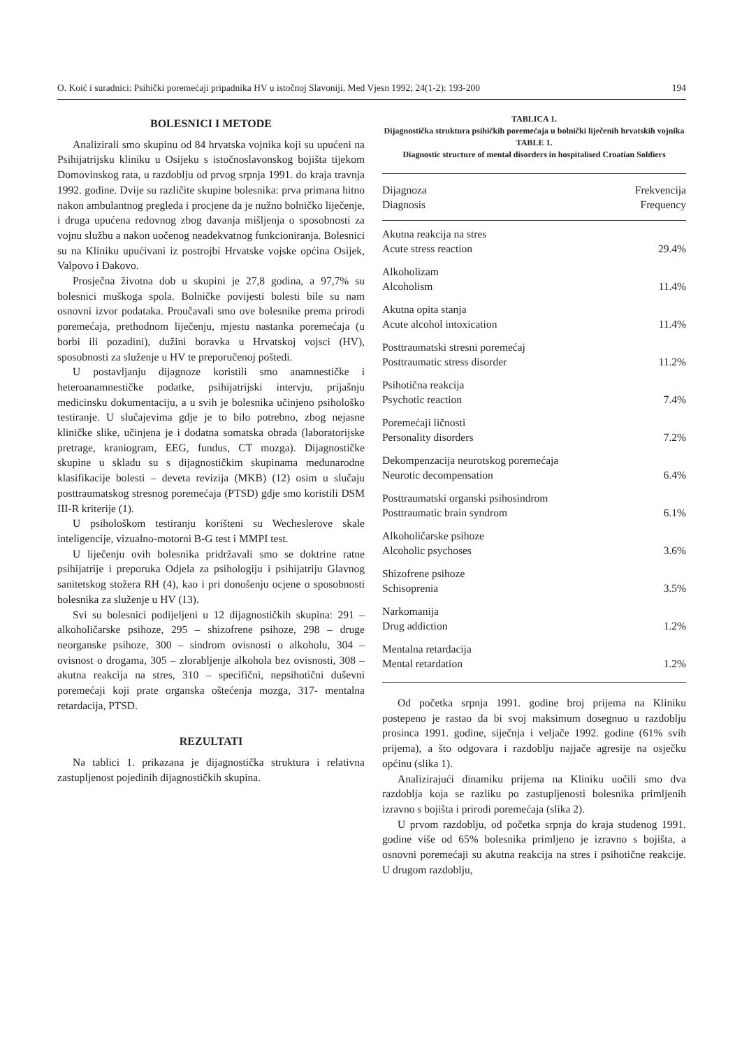O. Koić i suradnici: Psihički poremećaji pripadnika HV u istočnoj Slavoniji. Med Vjesn 1992; 24(1-2): 193-200 194
BOLESNICI I METODE
Analizirali smo skupinu od 84 hrvatska vojnika koji su upućeni na Psihijatrijsku kliniku u Osijeku s istočnoslavonskog bojišta tijekom Domovinskog rata, u razdoblju od prvog srpnja 1991. do kraja travnja 1992. godine. Dvije su različite skupine bolesnika: prva primana hitno nakon ambulantnog pregleda i procjene da je nužno bolničko liječenje, i druga upućena redovnog zbog davanja mišljenja o sposobnosti za vojnu službu a nakon uočenog neadekvatnog funkcioniranja. Bolesnici su na Kliniku upućivani iz postrojbi Hrvatske vojske općina Osijek, Valpovo i Đakovo.
Prosječna životna dob u skupini je 27,8 godina, a 97,7% su bolesnici muškoga spola. Bolničke povijesti bolesti bile su nam osnovni izvor podataka. Proučavali smo ove bolesnike prema prirodi poremećaja, prethodnom liječenju, mjestu nastanka poremećaja (u borbi ili pozadini), dužini boravka u Hrvatskoj vojsci (HV), sposobnosti za služenje u HV te preporučenoj poštedi.
U postavljanju dijagnoze koristili smo anamnestičke i heteroanamnestičke podatke, psihijatrijski intervju, prijašnju medicinsku dokumentaciju, a u svih je bolesnika učinjeno psihološko testiranje. U slučajevima gdje je to bilo potrebno, zbog nejasne kliničke slike, učinjena je i dodatna somatska obrada (laboratorijske pretrage, kraniogram, EEG, fundus, CT mozga). Dijagnostičke skupine u skladu su s dijagnostičkim skupinama međunarodne klasifikacije bolesti – deveta revizija (MKB) (12) osim u slučaju posttraumatskog stresnog poremećaja (PTSD) gdje smo koristili DSM III-R kriterije (1).
U psihološkom testiranju korišteni su Wecheslerove skale inteligencije, vizualno-motorni B-G test i MMPI test.
U liječenju ovih bolesnika pridržavali smo se doktrine ratne psihijatrije i preporuka Odjela za psihologiju i psihijatriju Glavnog sanitetskog stožera RH (4), kao i pri donošenju ocjene o sposobnosti bolesnika za služenje u HV (13).
Svi su bolesnici podijeljeni u 12 dijagnostičkih skupina: 291 – alkoholičarske psihoze, 295 – shizofrene psihoze, 298 – druge neorganske psihoze, 300 – sindrom ovisnosti o alkoholu, 304 – ovisnost o drogama, 305 – zlorabljenje alkohola bez ovisnosti, 308 – akutna reakcija na stres, 310 – specifični, nepsihotični duševni poremećaji koji prate organska oštećenja mozga, 317- mentalna retardacija, PTSD.
REZULTATI
Na tablici 1. prikazana je dijagnostička struktura i relativna zastupljenost pojedinih dijagnostičkih skupina.
TABLICA 1.
Dijagnostička struktura psihičkih poremećaja u bolnički liječenih hrvatskih vojnika
TABLE 1.
Diagnostic structure of mental disorders in hospitalised Croatian Soldiers
| Dijagnoza Diagnosis | Frekvencija Frequency |
| --- | --- |
| Akutna reakcija na stres Acute stress reaction | 29.4% |
| Alkoholizam Alcoholism | 11.4% |
| Akutna opita stanja Acute alcohol intoxication | 11.4% |
| Posttraumatski stresni poremećaj Posttraumatic stress disorder | 11.2% |
| Psihotična reakcija Psychotic reaction | 7.4% |
| Poremećaji ličnosti Personality disorders | 7.2% |
| Dekompenzacija neurotskog poremećaja Neurotic decompensation | 6.4% |
| Posttraumatski organski psihosindrom Posttraumatic brain syndrom | 6.1% |
| Alkoholičarske psihoze Alcoholic psychoses | 3.6% |
| Shizofrene psihoze Schisoprenia | 3.5% |
| Narkomanija Drug addiction | 1.2% |
| Mentalna retardacija Mental retardation | 1.2% |
Od početka srpnja 1991. godine broj prijema na Kliniku postepeno je rastao da bi svoj maksimum dosegnuo u razdoblju prosinca 1991. godine, siječnja i veljače 1992. godine (61% svih prijema), a što odgovara i razdoblju najjače agresije na osječku općinu (slika 1).
Analizirajući dinamiku prijema na Kliniku uočili smo dva razdoblja koja se razliku po zastupljenosti bolesnika primljenih izravno s bojišta i prirodi poremećaja (slika 2).
U prvom razdoblju, od početka srpnja do kraja studenog 1991. godine više od 65% bolesnika primljeno je izravno s bojišta, a osnovni poremećaji su akutna reakcija na stres i psihotične reakcije. U drugom razdoblju,